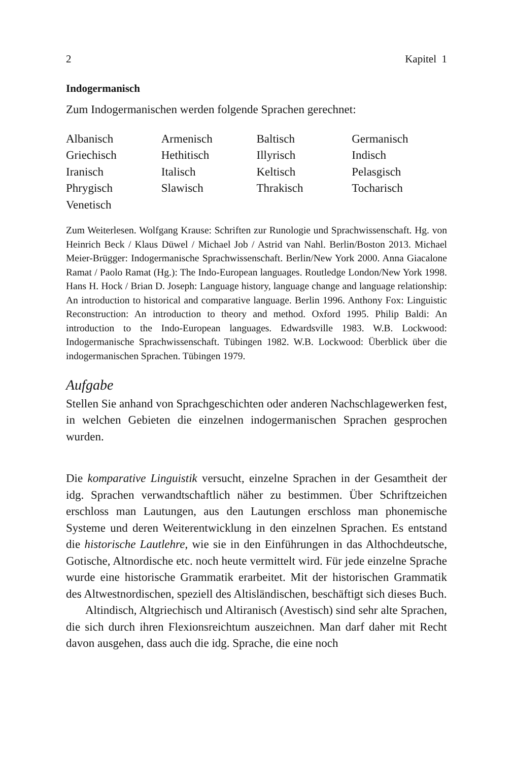2 Kapitel 1
Indogermanisch
Zum Indogermanischen werden folgende Sprachen gerechnet:
| Albanisch | Armenisch | Baltisch | Germanisch |
| Griechisch | Hethitisch | Illyrisch | Indisch |
| Iranisch | Italisch | Keltisch | Pelasgisch |
| Phrygisch | Slawisch | Thrakisch | Tocharisch |
| Venetisch | | | |
Zum Weiterlesen. Wolfgang Krause: Schriften zur Runologie und Sprachwissenschaft. Hg. von Heinrich Beck / Klaus Düwel / Michael Job / Astrid van Nahl. Berlin/Boston 2013. Michael Meier-Brügger: Indogermanische Sprachwissenschaft. Berlin/New York 2000. Anna Giacalone Ramat / Paolo Ramat (Hg.): The Indo-European languages. Routledge London/New York 1998. Hans H. Hock / Brian D. Joseph: Language history, language change and language relationship: An introduction to historical and comparative language. Berlin 1996. Anthony Fox: Linguistic Reconstruction: An introduction to theory and method. Oxford 1995. Philip Baldi: An introduction to the Indo-European languages. Edwardsville 1983. W.B. Lockwood: Indogermanische Sprachwissenschaft. Tübingen 1982. W.B. Lockwood: Überblick über die indogermanischen Sprachen. Tübingen 1979.
Aufgabe
Stellen Sie anhand von Sprachgeschichten oder anderen Nachschlagewerken fest, in welchen Gebieten die einzelnen indogermanischen Sprachen gesprochen wurden.
Die komparative Linguistik versucht, einzelne Sprachen in der Gesamtheit der idg. Sprachen verwandtschaftlich näher zu bestimmen. Über Schriftzeichen erschloss man Lautungen, aus den Lautungen erschloss man phonemische Systeme und deren Weiterentwicklung in den einzelnen Sprachen. Es entstand die historische Lautlehre, wie sie in den Einführungen in das Althochdeutsche, Gotische, Altnordische etc. noch heute vermittelt wird. Für jede einzelne Sprache wurde eine historische Grammatik erarbeitet. Mit der historischen Grammatik des Altwestnordischen, speziell des Altisländischen, beschäftigt sich dieses Buch.
Altindisch, Altgriechisch und Altiranisch (Avestisch) sind sehr alte Sprachen, die sich durch ihren Flexionsreichtum auszeichnen. Man darf daher mit Recht davon ausgehen, dass auch die idg. Sprache, die eine noch